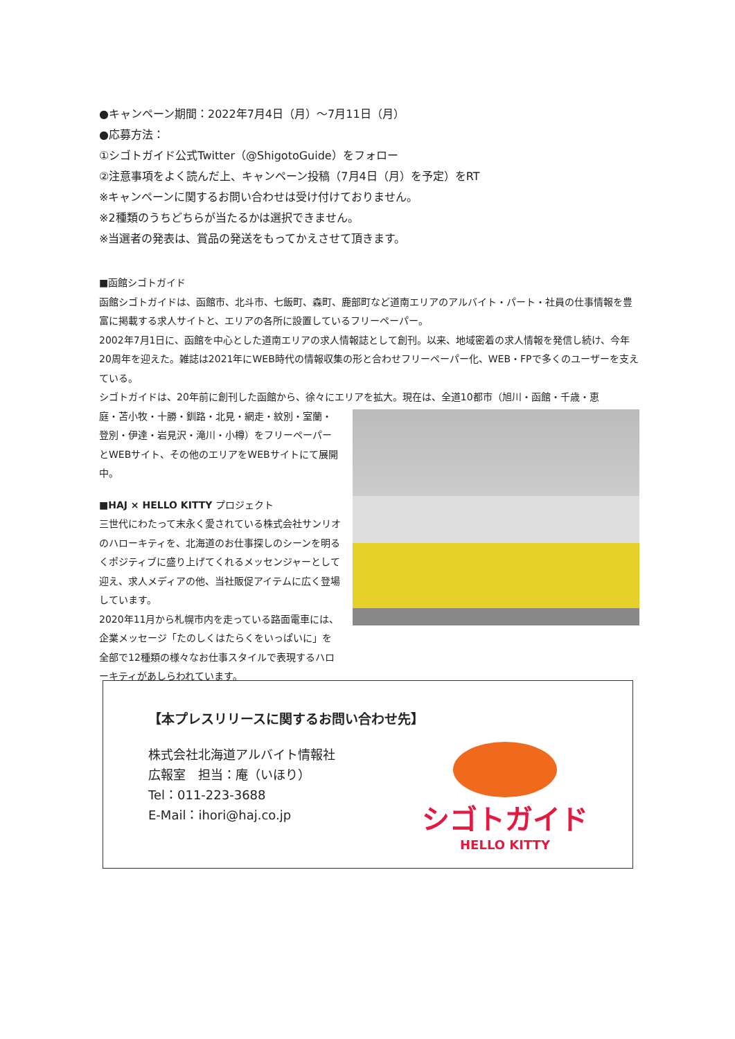●キャンペーン期間：2022年7月4日（月）～7月11日（月）
●応募方法：
①シゴトガイド公式Twitter（@ShigotoGuide）をフォロー
②注意事項をよく読んだ上、キャンペーン投稿（7月4日（月）を予定）をRT
※キャンペーンに関するお問い合わせは受け付けておりません。
※2種類のうちどちらが当たるかは選択できません。
※当選者の発表は、賞品の発送をもってかえさせて頂きます。
■函館シゴトガイド
函館シゴトガイドは、函館市、北斗市、七飯町、森町、鹿部町など道南エリアのアルバイト・パート・社員の仕事情報を豊富に掲載する求人サイトと、エリアの各所に設置しているフリーペーパー。
2002年7月1日に、函館を中心とした道南エリアの求人情報誌として創刊。以来、地域密着の求人情報を発信し続け、今年20周年を迎えた。雑誌は2021年にWEB時代の情報収集の形と合わせフリーペーパー化、WEB・FPで多くのユーザーを支えている。
シゴトガイドは、20年前に創刊した函館から、徐々にエリアを拡大。現在は、全道10都市（旭川・函館・千歳・恵
庭・苫小牧・十勝・釧路・北見・網走・紋別・室蘭・登別・伊達・岩見沢・滝川・小樽）をフリーペーパーとWEBサイト、その他のエリアをWEBサイトにて展開中。
■HAJ × HELLO KITTY プロジェクト
三世代にわたって末永く愛されている株式会社サンリオのハローキティを、北海道のお仕事探しのシーンを明るくポジティブに盛り上げてくれるメッセンジャーとして迎え、求人メディアの他、当社販促アイテムに広く登場しています。
2020年11月から札幌市内を走っている路面電車には、企業メッセージ「たのしくはたらくをいっぱいに」を全部で12種類の様々なお仕事スタイルで表現するハローキティがあしらわれています。
【本プレスリリースに関するお問い合わせ先】
株式会社北海道アルバイト情報社
広報室　担当：庵（いほり）
Tel：011-223-3688
E-Mail：ihori@haj.co.jp
シゴトガイド
HELLO KITTY